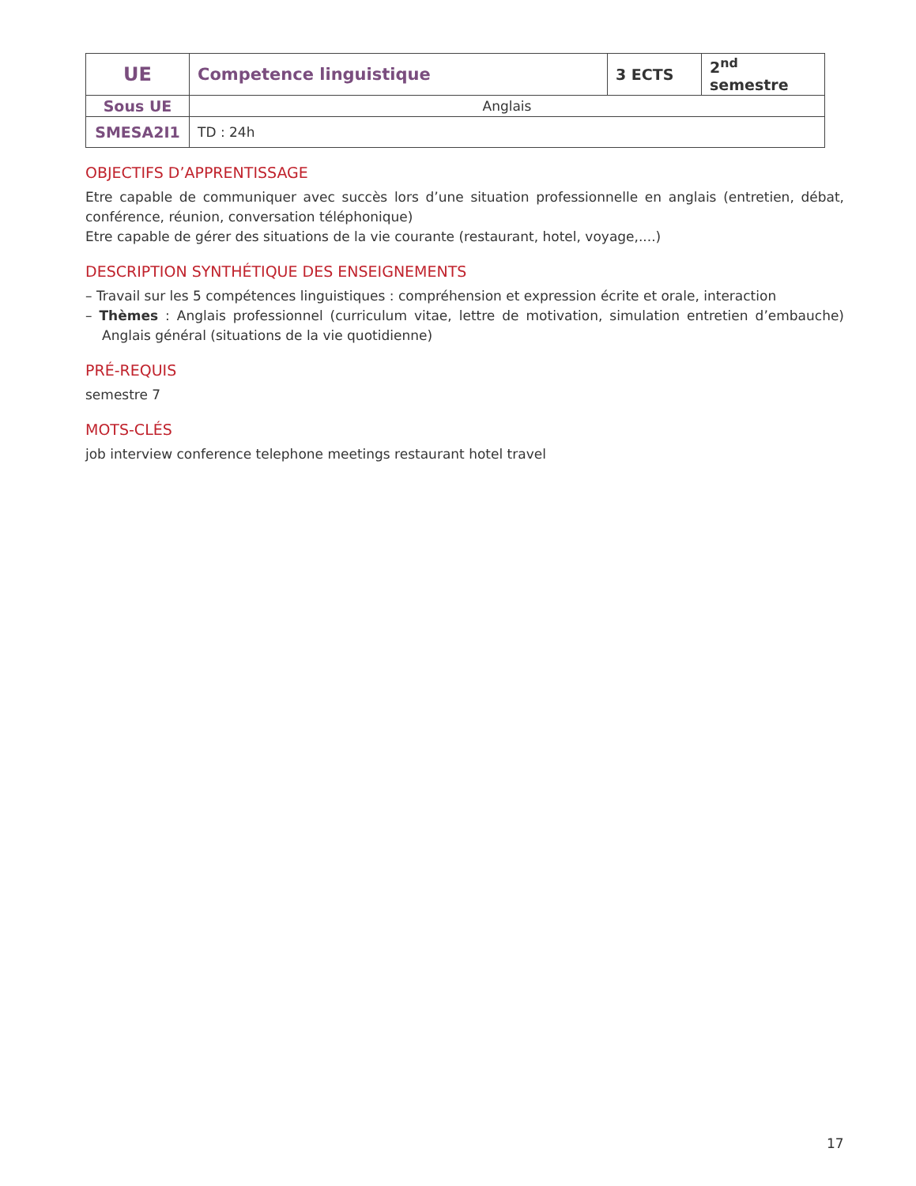| UE | Competence linguistique | 3 ECTS | 2<sup>nd</sup> semestre |
| Sous UE | Anglais | | |
| SMESA2I1 | TD : 24h | | |
OBJECTIFS D’APPRENTISSAGE
Etre capable de communiquer avec succès lors d’une situation professionnelle en anglais (entretien, débat, conférence, réunion, conversation téléphonique)
Etre capable de gérer des situations de la vie courante (restaurant, hotel, voyage,....)
DESCRIPTION SYNTHÉTIQUE DES ENSEIGNEMENTS
– Travail sur les 5 compétences linguistiques : compréhension et expression écrite et orale, interaction
– Thèmes : Anglais professionnel (curriculum vitae, lettre de motivation, simulation entretien d’embauche) Anglais général (situations de la vie quotidienne)
PRÉ-REQUIS
semestre 7
MOTS-CLÉS
job interview conference telephone meetings restaurant hotel travel
17